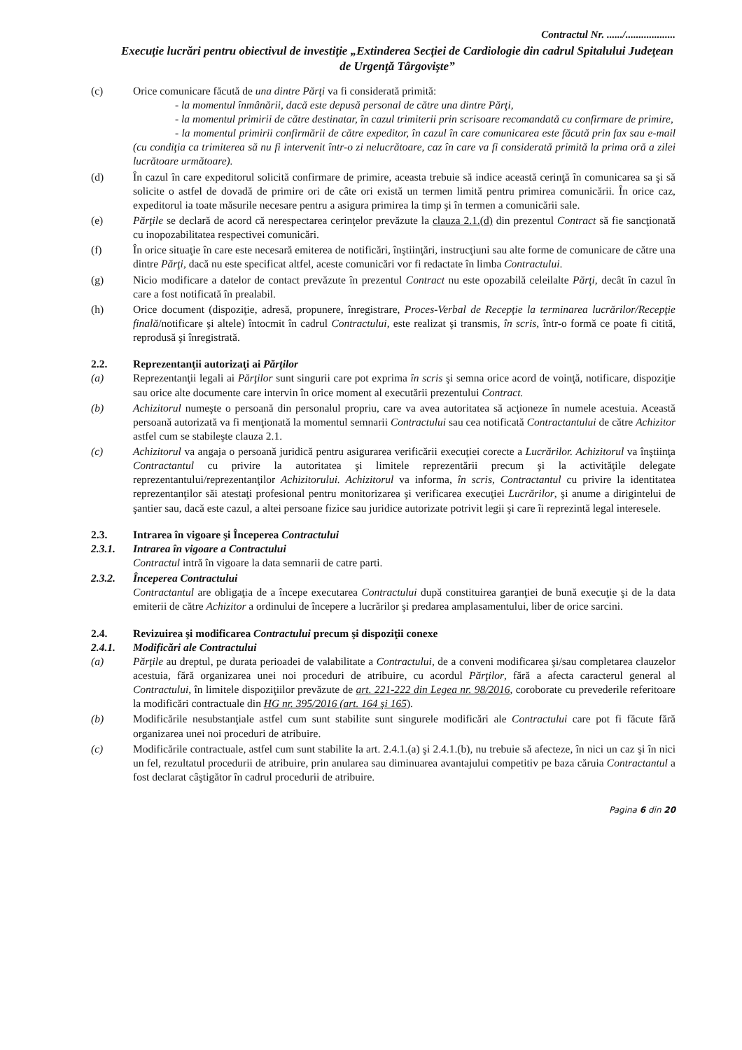Contractul Nr. ....../...................
Execuţie lucrări pentru obiectivul de investiţie „Extinderea Secţiei de Cardiologie din cadrul Spitalului Judeţean de Urgenţă Târgovişte”
(c) Orice comunicare făcută de una dintre Părţi va fi considerată primită:
- la momentul înmânării, dacă este depusă personal de către una dintre Părţi,
- la momentul primirii de către destinatar, în cazul trimiterii prin scrisoare recomandată cu confirmare de primire,
- la momentul primirii confirmării de către expeditor, în cazul în care comunicarea este făcută prin fax sau e-mail (cu condiţia ca trimiterea să nu fi intervenit într-o zi nelucrătoare, caz în care va fi considerată primită la prima oră a zilei lucrătoare următoare).
(d) În cazul în care expeditorul solicită confirmare de primire, aceasta trebuie să indice această cerinţă în comunicarea sa şi să solicite o astfel de dovadă de primire ori de câte ori există un termen limită pentru primirea comunicării. În orice caz, expeditorul ia toate măsurile necesare pentru a asigura primirea la timp şi în termen a comunicării sale.
(e) Părţile se declară de acord că nerespectarea cerinţelor prevăzute la clauza 2.1.(d) din prezentul Contract să fie sancţionată cu inopozabilitatea respectivei comunicări.
(f) În orice situaţie în care este necesară emiterea de notificări, înştiinţări, instrucţiuni sau alte forme de comunicare de către una dintre Părţi, dacă nu este specificat altfel, aceste comunicări vor fi redactate în limba Contractului.
(g) Nicio modificare a datelor de contact prevăzute în prezentul Contract nu este opozabilă celeilalte Părţi, decât în cazul în care a fost notificată în prealabil.
(h) Orice document (dispoziţie, adresă, propunere, înregistrare, Proces-Verbal de Recepţie la terminarea lucrărilor/Recepţie finală/notificare şi altele) întocmit în cadrul Contractului, este realizat şi transmis, în scris, într-o formă ce poate fi citită, reprodusă şi înregistrată.
2.2. Reprezentanţii autorizaţi ai Părţilor
(a) Reprezentanţii legali ai Părţilor sunt singurii care pot exprima în scris şi semna orice acord de voinţă, notificare, dispoziţie sau orice alte documente care intervin în orice moment al executării prezentului Contract.
(b) Achizitorul numeşte o persoană din personalul propriu, care va avea autoritatea să acţioneze în numele acestuia. Această persoană autorizată va fi menţionată la momentul semnarii Contractului sau cea notificată Contractantului de către Achizitor astfel cum se stabileşte clauza 2.1.
(c) Achizitorul va angaja o persoană juridică pentru asigurarea verificării execuţiei corecte a Lucrărilor. Achizitorul va înştiinţa Contractantul cu privire la autoritatea şi limitele reprezentării precum şi la activităţile delegate reprezentantului/reprezentanţilor Achizitorului. Achizitorul va informa, în scris, Contractantul cu privire la identitatea reprezentanţilor săi atestaţi profesional pentru monitorizarea şi verificarea execuţiei Lucrărilor, şi anume a dirigintelui de şantier sau, dacă este cazul, a altei persoane fizice sau juridice autorizate potrivit legii şi care îi reprezintă legal interesele.
2.3. Intrarea în vigoare şi Începerea Contractului
2.3.1. Intrarea în vigoare a Contractului
Contractul intră în vigoare la data semnarii de catre parti.
2.3.2. Începerea Contractului
Contractantul are obligaţia de a începe executarea Contractului după constituirea garanţiei de bună execuţie şi de la data emiterii de către Achizitor a ordinului de începere a lucrărilor şi predarea amplasamentului, liber de orice sarcini.
2.4. Revizuirea şi modificarea Contractului precum şi dispoziţii conexe
2.4.1. Modificări ale Contractului
(a) Părţile au dreptul, pe durata perioadei de valabilitate a Contractului, de a conveni modificarea şi/sau completarea clauzelor acestuia, fără organizarea unei noi proceduri de atribuire, cu acordul Părţilor, fără a afecta caracterul general al Contractului, în limitele dispoziţiilor prevăzute de art. 221-222 din Legea nr. 98/2016, coroborate cu prevederile referitoare la modificări contractuale din HG nr. 395/2016 (art. 164 şi 165).
(b) Modificările nesubstanţiale astfel cum sunt stabilite sunt singurele modificări ale Contractului care pot fi făcute fără organizarea unei noi proceduri de atribuire.
(c) Modificările contractuale, astfel cum sunt stabilite la art. 2.4.1.(a) şi 2.4.1.(b), nu trebuie să afecteze, în nici un caz şi în nici un fel, rezultatul procedurii de atribuire, prin anularea sau diminuarea avantajului competitiv pe baza căruia Contractantul a fost declarat câştigător în cadrul procedurii de atribuire.
Pagina 6 din 20